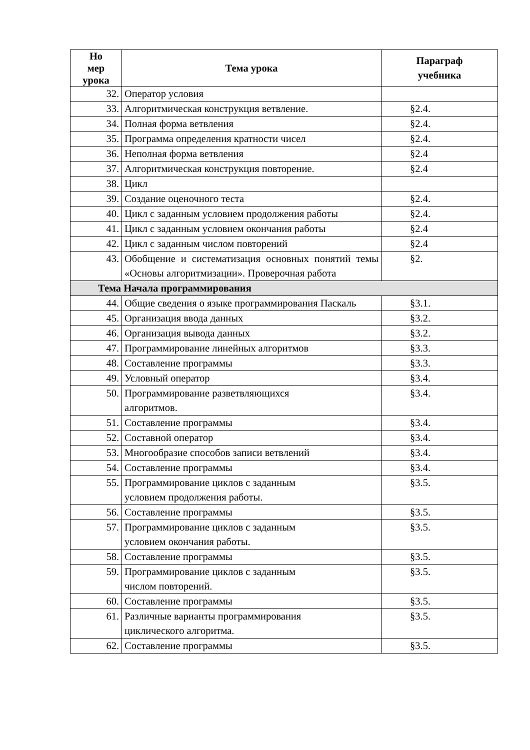| Но мер урока | Тема урока | Параграф учебника |
| --- | --- | --- |
| 32. | Оператор условия | |
| 33. | Алгоритмическая конструкция ветвление. | §2.4. |
| 34. | Полная форма ветвления | §2.4. |
| 35. | Программа определения кратности чисел | §2.4. |
| 36. | Неполная форма ветвления | §2.4 |
| 37. | Алгоритмическая конструкция повторение. | §2.4 |
| 38. | Цикл | |
| 39. | Создание оценочного теста | §2.4. |
| 40. | Цикл с заданным условием продолжения работы | §2.4. |
| 41. | Цикл с заданным условием окончания работы | §2.4 |
| 42. | Цикл с заданным числом повторений | §2.4 |
| 43. | Обобщение и систематизация основных понятий темы «Основы алгоритмизации». Проверочная работа | §2. |
| Тема Начала программирования | | |
| 44. | Общие сведения о языке программирования Паскаль | §3.1. |
| 45. | Организация ввода данных | §3.2. |
| 46. | Организация вывода данных | §3.2. |
| 47. | Программирование линейных алгоритмов | §3.3. |
| 48. | Составление программы | §3.3. |
| 49. | Условный оператор | §3.4. |
| 50. | Программирование разветвляющихся алгоритмов. | §3.4. |
| 51. | Составление программы | §3.4. |
| 52. | Составной оператор | §3.4. |
| 53. | Многообразие способов записи ветвлений | §3.4. |
| 54. | Составление программы | §3.4. |
| 55. | Программирование циклов с заданным условием продолжения работы. | §3.5. |
| 56. | Составление программы | §3.5. |
| 57. | Программирование циклов с заданным условием окончания работы. | §3.5. |
| 58. | Составление программы | §3.5. |
| 59. | Программирование циклов с заданным числом повторений. | §3.5. |
| 60. | Составление программы | §3.5. |
| 61. | Различные варианты программирования циклического алгоритма. | §3.5. |
| 62. | Составление программы | §3.5. |